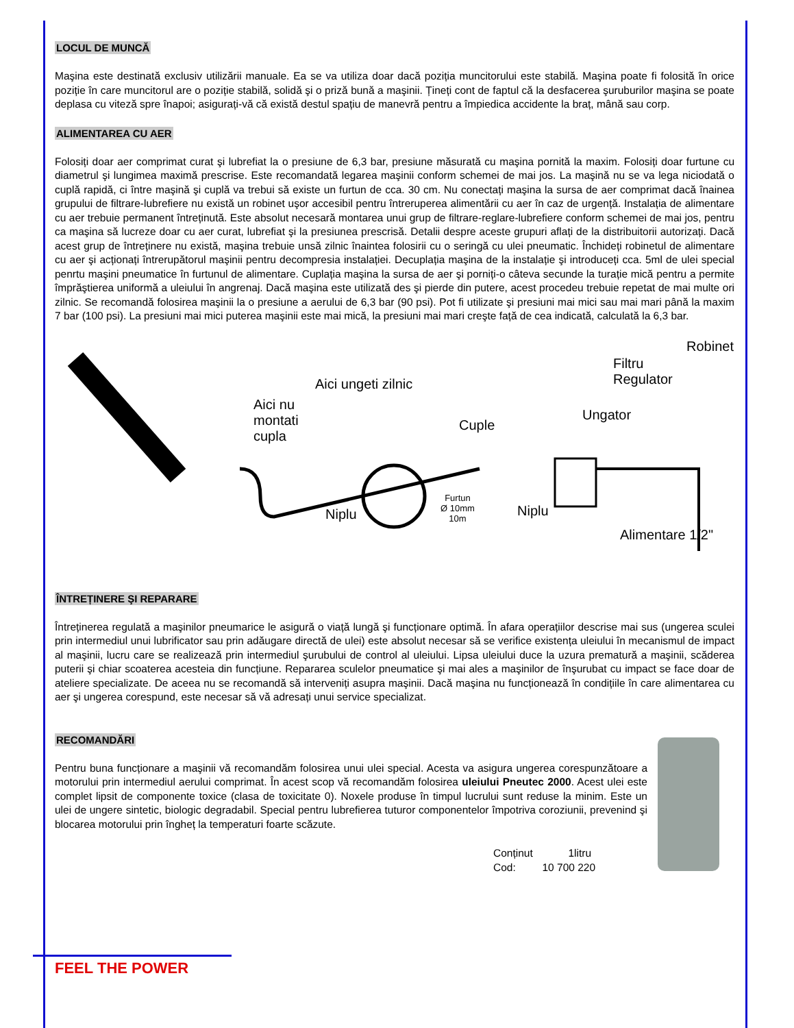LOCUL DE MUNCĂ
Maşina este destinată exclusiv utilizării manuale. Ea se va utiliza doar dacă poziția muncitorului este stabilă. Maşina poate fi folosită în orice poziție în care muncitorul are o poziție stabilă, solidă şi o priză bună a maşinii. Țineți cont de faptul că la desfacerea şuruburilor maşina se poate deplasa cu viteză spre înapoi; asigurați-vă că există destul spațiu de manevră pentru a împiedica accidente la braț, mână sau corp.
ALIMENTAREA CU AER
Folosiți doar aer comprimat curat şi lubrefiat la o presiune de 6,3 bar, presiune măsurată cu maşina pornită la maxim. Folosiți doar furtune cu diametrul şi lungimea maximă prescrise. Este recomandată legarea maşinii conform schemei de mai jos. La maşină nu se va lega niciodată o cuplă rapidă, ci între maşină şi cuplă va trebui să existe un furtun de cca. 30 cm. Nu conectați maşina la sursa de aer comprimat dacă înainea grupului de filtrare-lubrefiere nu există un robinet uşor accesibil pentru întreruperea alimentării cu aer în caz de urgență. Instalația de alimentare cu aer trebuie permanent întreținută. Este absolut necesară montarea unui grup de filtrare-reglare-lubrefiere conform schemei de mai jos, pentru ca maşina să lucreze doar cu aer curat, lubrefiat şi la presiunea prescrisă. Detalii despre aceste grupuri aflați de la distribuitorii autorizați. Dacă acest grup de întreținere nu există, maşina trebuie unsă zilnic înaintea folosirii cu o seringă cu ulei pneumatic. Închideți robinetul de alimentare cu aer şi acționați întrerupătorul maşinii pentru decompresia instalației. Decuplația maşina de la instalație şi introduceți cca. 5ml de ulei special penrtu maşini pneumatice în furtunul de alimentare. Cuplația maşina la sursa de aer şi porniți-o câteva secunde la turație mică pentru a permite împrăştierea uniformă a uleiului în angrenaj. Dacă maşina este utilizată des şi pierde din putere, acest procedeu trebuie repetat de mai multe ori zilnic. Se recomandă folosirea maşinii la o presiune a aerului de 6,3 bar (90 psi). Pot fi utilizate şi presiuni mai mici sau mai mari până la maxim 7 bar (100 psi). La presiuni mai mici puterea maşinii este mai mică, la presiuni mai mari creşte față de cea indicată, calculată la 6,3 bar.
Aici nu
montati
cupla
Aici ungeti zilnic
Cuple
Furtun
Ø 10mm
10m Niplu Niplu
Ungator
Filtru
Regulator
Robinet
Alimentare 1/2"
ÎNTREȚINERE ŞI REPARARE
Întreținerea regulată a maşinilor pneumarice le asigură o viață lungă şi funcționare optimă. În afara operațiilor descrise mai sus (ungerea sculei prin intermediul unui lubrificator sau prin adăugare directă de ulei) este absolut necesar să se verifice existența uleiului în mecanismul de impact al maşinii, lucru care se realizează prin intermediul şurubului de control al uleiului. Lipsa uleiului duce la uzura prematură a maşinii, scăderea puterii şi chiar scoaterea acesteia din funcțiune. Repararea sculelor pneumatice şi mai ales a maşinilor de înşurubat cu impact se face doar de ateliere specializate. De aceea nu se recomandă să interveniți asupra maşinii. Dacă maşina nu funcționează în condițiile în care alimentarea cu aer şi ungerea corespund, este necesar să vă adresați unui service specializat.
RECOMANDĂRI
Pentru buna funcționare a maşinii vă recomandăm folosirea unui ulei special. Acesta va asigura ungerea corespunzătoare a motorului prin intermediul aerului comprimat. În acest scop vă recomandăm folosirea uleiului Pneutec 2000. Acest ulei este complet lipsit de componente toxice (clasa de toxicitate 0). Noxele produse în timpul lucrului sunt reduse la minim. Este un ulei de ungere sintetic, biologic degradabil. Special pentru lubrefierea tuturor componentelor împotriva coroziunii, prevenind şi blocarea motorului prin îngheț la temperaturi foarte scăzute.
Conținut 1litru
Cod: 10 700 220
FEEL THE POWER